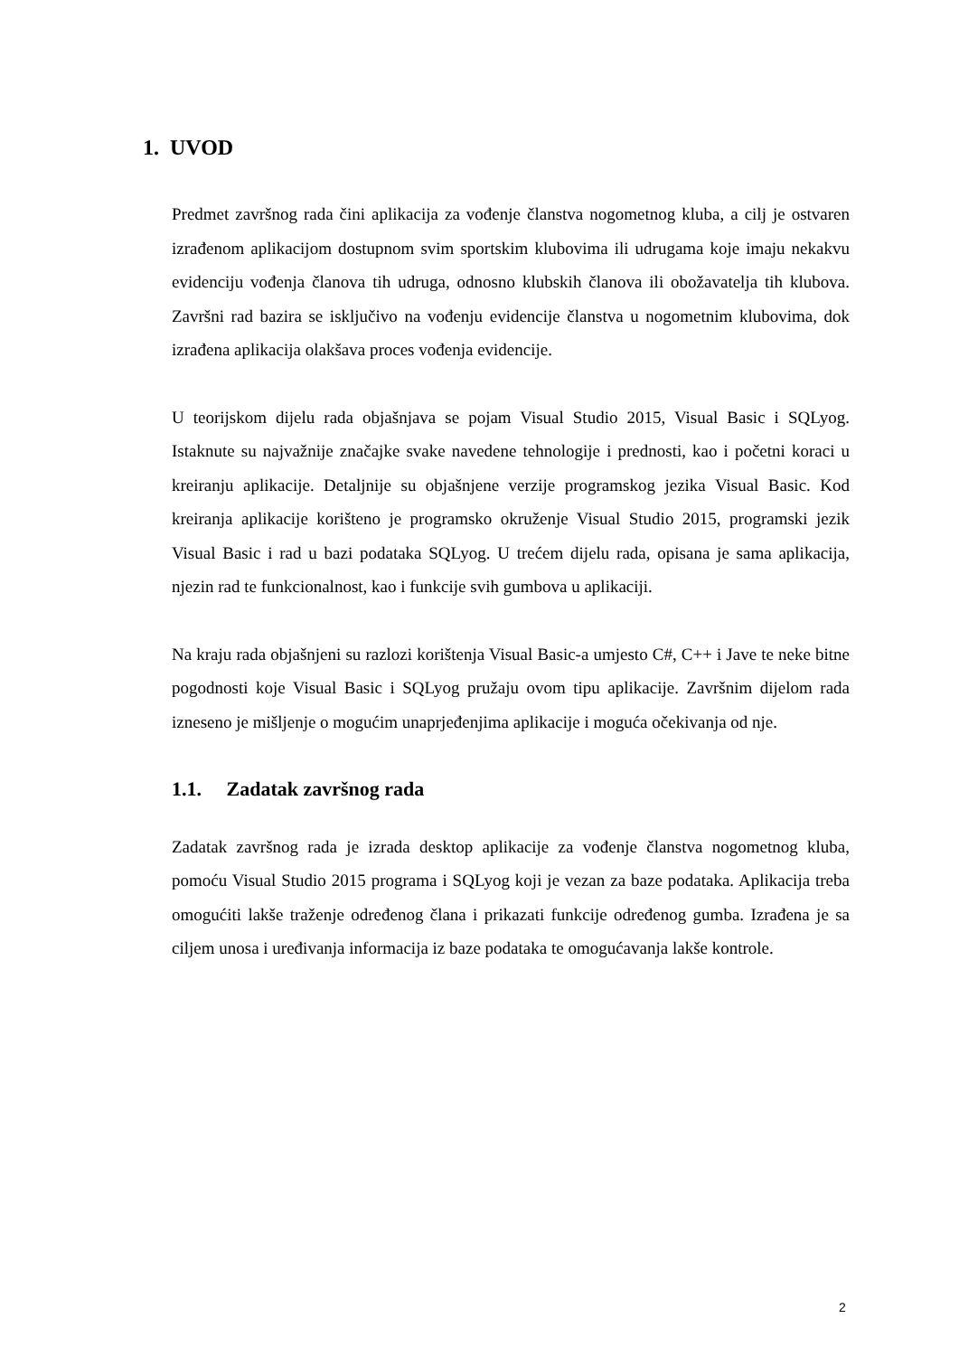1. UVOD
Predmet završnog rada čini aplikacija za vođenje članstva nogometnog kluba, a cilj je ostvaren izrađenom aplikacijom dostupnom svim sportskim klubovima ili udrugama koje imaju nekakvu evidenciju vođenja članova tih udruga, odnosno klubskih članova ili obožavatelja tih klubova. Završni rad bazira se isključivo na vođenju evidencije članstva u nogometnim klubovima, dok izrađena aplikacija olakšava proces vođenja evidencije.
U teorijskom dijelu rada objašnjava se pojam Visual Studio 2015, Visual Basic i SQLyog. Istaknute su najvažnije značajke svake navedene tehnologije i prednosti, kao i početni koraci u kreiranju aplikacije. Detaljnije su objašnjene verzije programskog jezika Visual Basic. Kod kreiranja aplikacije korišteno je programsko okruženje Visual Studio 2015, programski jezik Visual Basic i rad u bazi podataka SQLyog. U trećem dijelu rada, opisana je sama aplikacija, njezin rad te funkcionalnost, kao i funkcije svih gumbova u aplikaciji.
Na kraju rada objašnjeni su razlozi korištenja Visual Basic-a umjesto C#, C++ i Jave te neke bitne pogodnosti koje Visual Basic i SQLyog pružaju ovom tipu aplikacije. Završnim dijelom rada izneseno je mišljenje o mogućim unaprjeđenjima aplikacije i moguća očekivanja od nje.
1.1. Zadatak završnog rada
Zadatak završnog rada je izrada desktop aplikacije za vođenje članstva nogometnog kluba, pomoću Visual Studio 2015 programa i SQLyog koji je vezan za baze podataka. Aplikacija treba omogućiti lakše traženje određenog člana i prikazati funkcije određenog gumba. Izrađena je sa ciljem unosa i uređivanja informacija iz baze podataka te omogućavanja lakše kontrole.
2